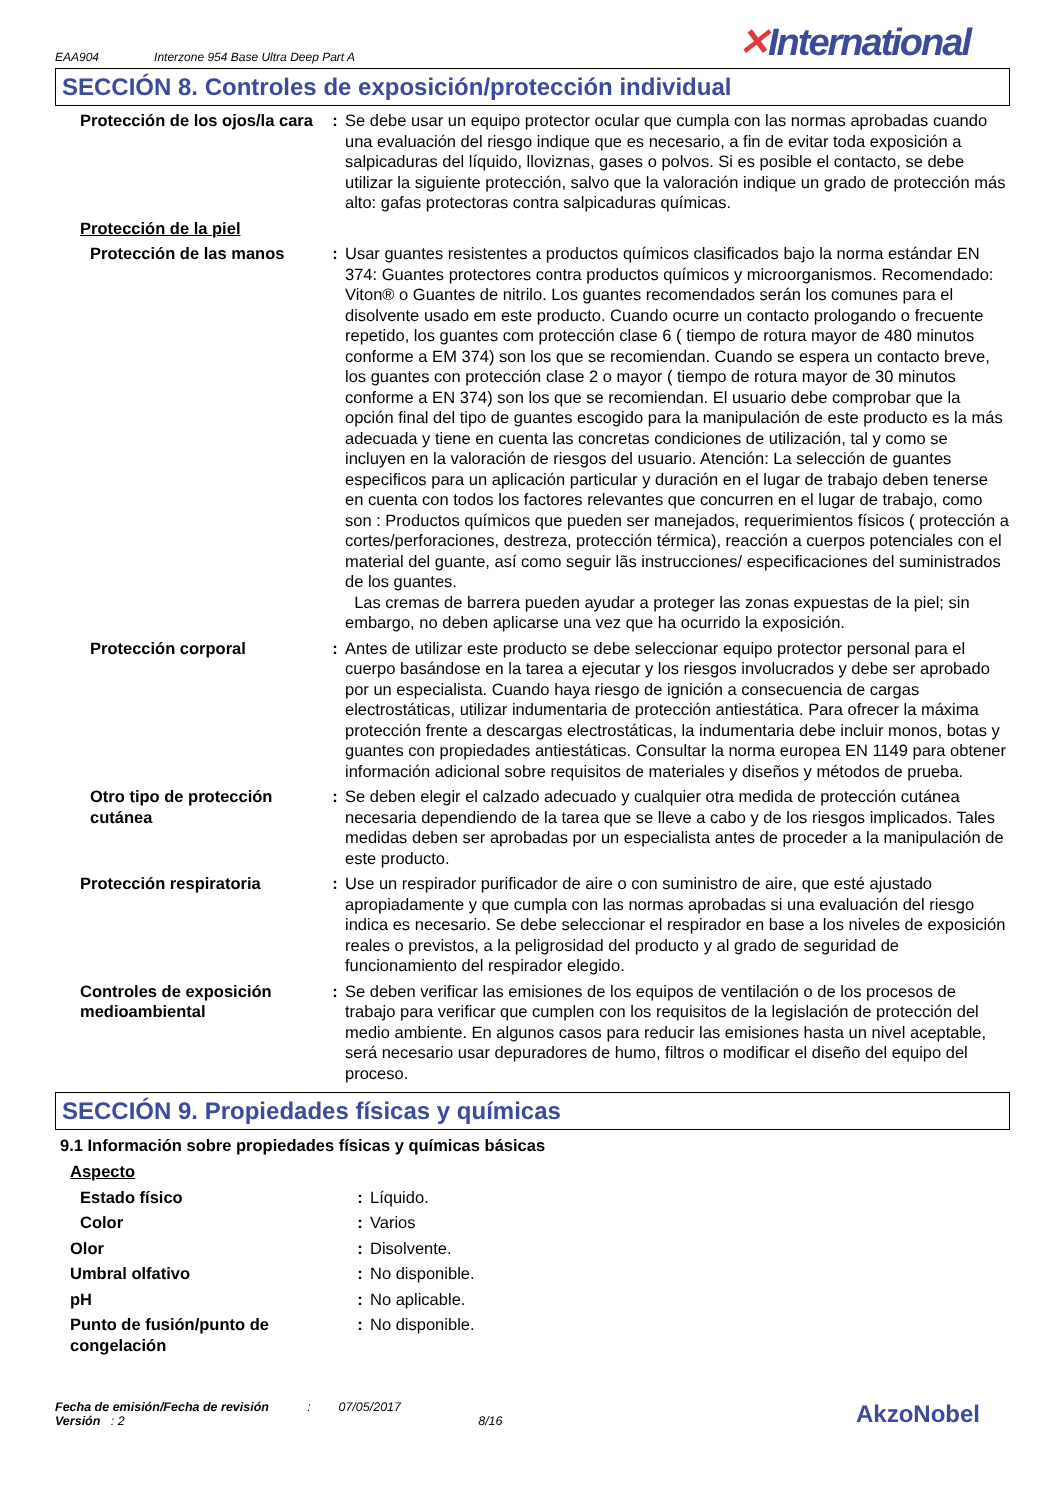EAA904
Interzone 954 Base Ultra Deep Part A
✕International
SECCIÓN 8. Controles de exposición/protección individual
| Protección de los ojos/la cara | : | Se debe usar un equipo protector ocular que cumpla con las normas aprobadas cuando una evaluación del riesgo indique que es necesario, a fin de evitar toda exposición a salpicaduras del líquido, lloviznas, gases o polvos. Si es posible el contacto, se debe utilizar la siguiente protección, salvo que la valoración indique un grado de protección más alto: gafas protectoras contra salpicaduras químicas. |
| Protección de la piel | | |
| Protección de las manos | : | Usar guantes resistentes a productos químicos clasificados bajo la norma estándar EN 374: Guantes protectores contra productos químicos y microorganismos. Recomendado: Viton® o Guantes de nitrilo. Los guantes recomendados serán los comunes para el disolvente usado em este producto. Cuando ocurre un contacto prologando o frecuente repetido, los guantes com protección clase 6 ( tiempo de rotura mayor de 480 minutos conforme a EM 374) son los que se recomiendan. Cuando se espera un contacto breve, los guantes con protección clase 2 o mayor ( tiempo de rotura mayor de 30 minutos conforme a EN 374) son los que se recomiendan. El usuario debe comprobar que la opción final del tipo de guantes escogido para la manipulación de este producto es la más adecuada y tiene en cuenta las concretas condiciones de utilización, tal y como se incluyen en la valoración de riesgos del usuario. Atención: La selección de guantes especificos para un aplicación particular y duración en el lugar de trabajo deben tenerse en cuenta con todos los factores relevantes que concurren en el lugar de trabajo, como son : Productos químicos que pueden ser manejados, requerimientos físicos ( protección a cortes/perforaciones, destreza, protección térmica), reacción a cuerpos potenciales con el material del guante, así como seguir lãs instrucciones/ especificaciones del suministrados de los guantes. Las cremas de barrera pueden ayudar a proteger las zonas expuestas de la piel; sin embargo, no deben aplicarse una vez que ha ocurrido la exposición. |
| Protección corporal | : | Antes de utilizar este producto se debe seleccionar equipo protector personal para el cuerpo basándose en la tarea a ejecutar y los riesgos involucrados y debe ser aprobado por un especialista. Cuando haya riesgo de ignición a consecuencia de cargas electrostáticas, utilizar indumentaria de protección antiestática. Para ofrecer la máxima protección frente a descargas electrostáticas, la indumentaria debe incluir monos, botas y guantes con propiedades antiestáticas. Consultar la norma europea EN 1149 para obtener información adicional sobre requisitos de materiales y diseños y métodos de prueba. |
| Otro tipo de protección cutánea | : | Se deben elegir el calzado adecuado y cualquier otra medida de protección cutánea necesaria dependiendo de la tarea que se lleve a cabo y de los riesgos implicados. Tales medidas deben ser aprobadas por un especialista antes de proceder a la manipulación de este producto. |
| Protección respiratoria | : | Use un respirador purificador de aire o con suministro de aire, que esté ajustado apropiadamente y que cumpla con las normas aprobadas si una evaluación del riesgo indica es necesario. Se debe seleccionar el respirador en base a los niveles de exposición reales o previstos, a la peligrosidad del producto y al grado de seguridad de funcionamiento del respirador elegido. |
| Controles de exposición medioambiental | : | Se deben verificar las emisiones de los equipos de ventilación o de los procesos de trabajo para verificar que cumplen con los requisitos de la legislación de protección del medio ambiente. En algunos casos para reducir las emisiones hasta un nivel aceptable, será necesario usar depuradores de humo, filtros o modificar el diseño del equipo del proceso. |
SECCIÓN 9. Propiedades físicas y químicas
9.1 Información sobre propiedades físicas y químicas básicas
| Aspecto | | |
| Estado físico | : | Líquido. |
| Color | : | Varios |
| Olor | : | Disolvente. |
| Umbral olfativo | : | No disponible. |
| pH | : | No aplicable. |
| Punto de fusión/punto de congelación | : | No disponible. |
Fecha de emisión/Fecha de revisión : 07/05/2017
Versión : 2 8/16
AkzoNobel